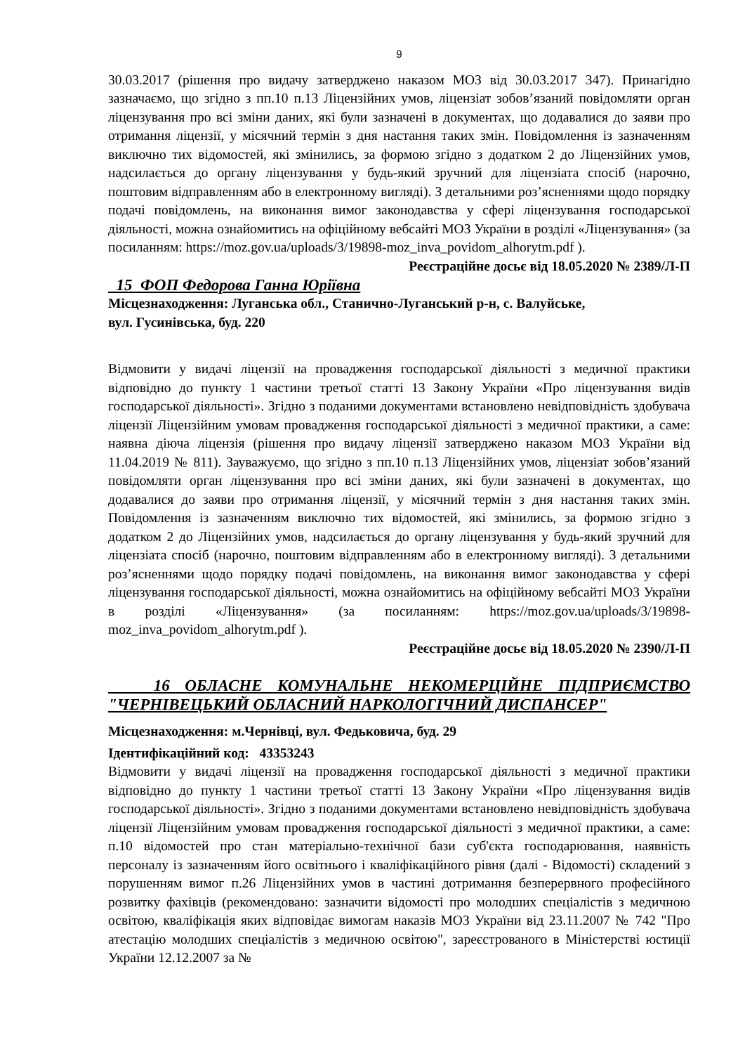9
30.03.2017 (рішення про видачу затверджено наказом МОЗ від 30.03.2017 347). Принагідно зазначаємо, що згідно з пп.10 п.13 Ліцензійних умов, ліцензіат зобов’язаний повідомляти орган ліцензування про всі зміни даних, які були зазначені в документах, що додавалися до заяви про отримання ліцензії, у місячний термін з дня настання таких змін. Повідомлення із зазначенням виключно тих відомостей, які змінились, за формою згідно з додатком 2 до Ліцензійних умов, надсилається до органу ліцензування у будь-який зручний для ліцензіата спосіб (нарочно, поштовим відправленням або в електронному вигляді). З детальними роз’ясненнями щодо порядку подачі повідомлень, на виконання вимог законодавства у сфері ліцензування господарської діяльності, можна ознайомитись на офіційному вебсайті МОЗ України в розділі «Ліцензування» (за посиланням: https://moz.gov.ua/uploads/3/19898-moz_inva_povidom_alhorytm.pdf ).
Реєстраційне досьє від 18.05.2020 № 2389/Л-П
15 ФОП Федорова Ганна Юріївна
Місцезнаходження: Луганська обл., Станично-Луганський р-н, с. Валуйське,
вул. Гусинівська, буд. 220
Відмовити у видачі ліцензії на провадження господарської діяльності з медичної практики відповідно до пункту 1 частини третьої статті 13 Закону України «Про ліцензування видів господарської діяльності». Згідно з поданими документами встановлено невідповідність здобувача ліцензії Ліцензійним умовам провадження господарської діяльності з медичної практики, а саме: наявна діюча ліцензія (рішення про видачу ліцензії затверджено наказом МОЗ України від 11.04.2019 № 811). Зауважуємо, що згідно з пп.10 п.13 Ліцензійних умов, ліцензіат зобов’язаний повідомляти орган ліцензування про всі зміни даних, які були зазначені в документах, що додавалися до заяви про отримання ліцензії, у місячний термін з дня настання таких змін. Повідомлення із зазначенням виключно тих відомостей, які змінились, за формою згідно з додатком 2 до Ліцензійних умов, надсилається до органу ліцензування у будь-який зручний для ліцензіата спосіб (нарочно, поштовим відправленням або в електронному вигляді). З детальними роз’ясненнями щодо порядку подачі повідомлень, на виконання вимог законодавства у сфері ліцензування господарської діяльності, можна ознайомитись на офіційному вебсайті МОЗ України в розділі «Ліцензування» (за посиланням: https://moz.gov.ua/uploads/3/19898-moz_inva_povidom_alhorytm.pdf ).
Реєстраційне досьє від 18.05.2020 № 2390/Л-П
16 ОБЛАСНЕ КОМУНАЛЬНЕ НЕКОМЕРЦІЙНЕ ПІДПРИЄМСТВО "ЧЕРНІВЕЦЬКИЙ ОБЛАСНИЙ НАРКОЛОГІЧНИЙ ДИСПАНСЕР"
Місцезнаходження: м.Чернівці, вул. Федьковича, буд. 29
Ідентифікаційний код: 43353243
Відмовити у видачі ліцензії на провадження господарської діяльності з медичної практики відповідно до пункту 1 частини третьої статті 13 Закону України «Про ліцензування видів господарської діяльності». Згідно з поданими документами встановлено невідповідність здобувача ліцензії Ліцензійним умовам провадження господарської діяльності з медичної практики, а саме: п.10 відомостей про стан матеріально-технічної бази суб'єкта господарювання, наявність персоналу із зазначенням його освітнього і кваліфікаційного рівня (далі - Відомості) складений з порушенням вимог п.26 Ліцензійних умов в частині дотримання безперервного професійного розвитку фахівців (рекомендовано: зазначити відомості про молодших спеціалістів з медичною освітою, кваліфікація яких відповідає вимогам наказів МОЗ України від 23.11.2007 № 742 "Про атестацію молодших спеціалістів з медичною освітою", зареєстрованого в Міністерстві юстиції України 12.12.2007 за №